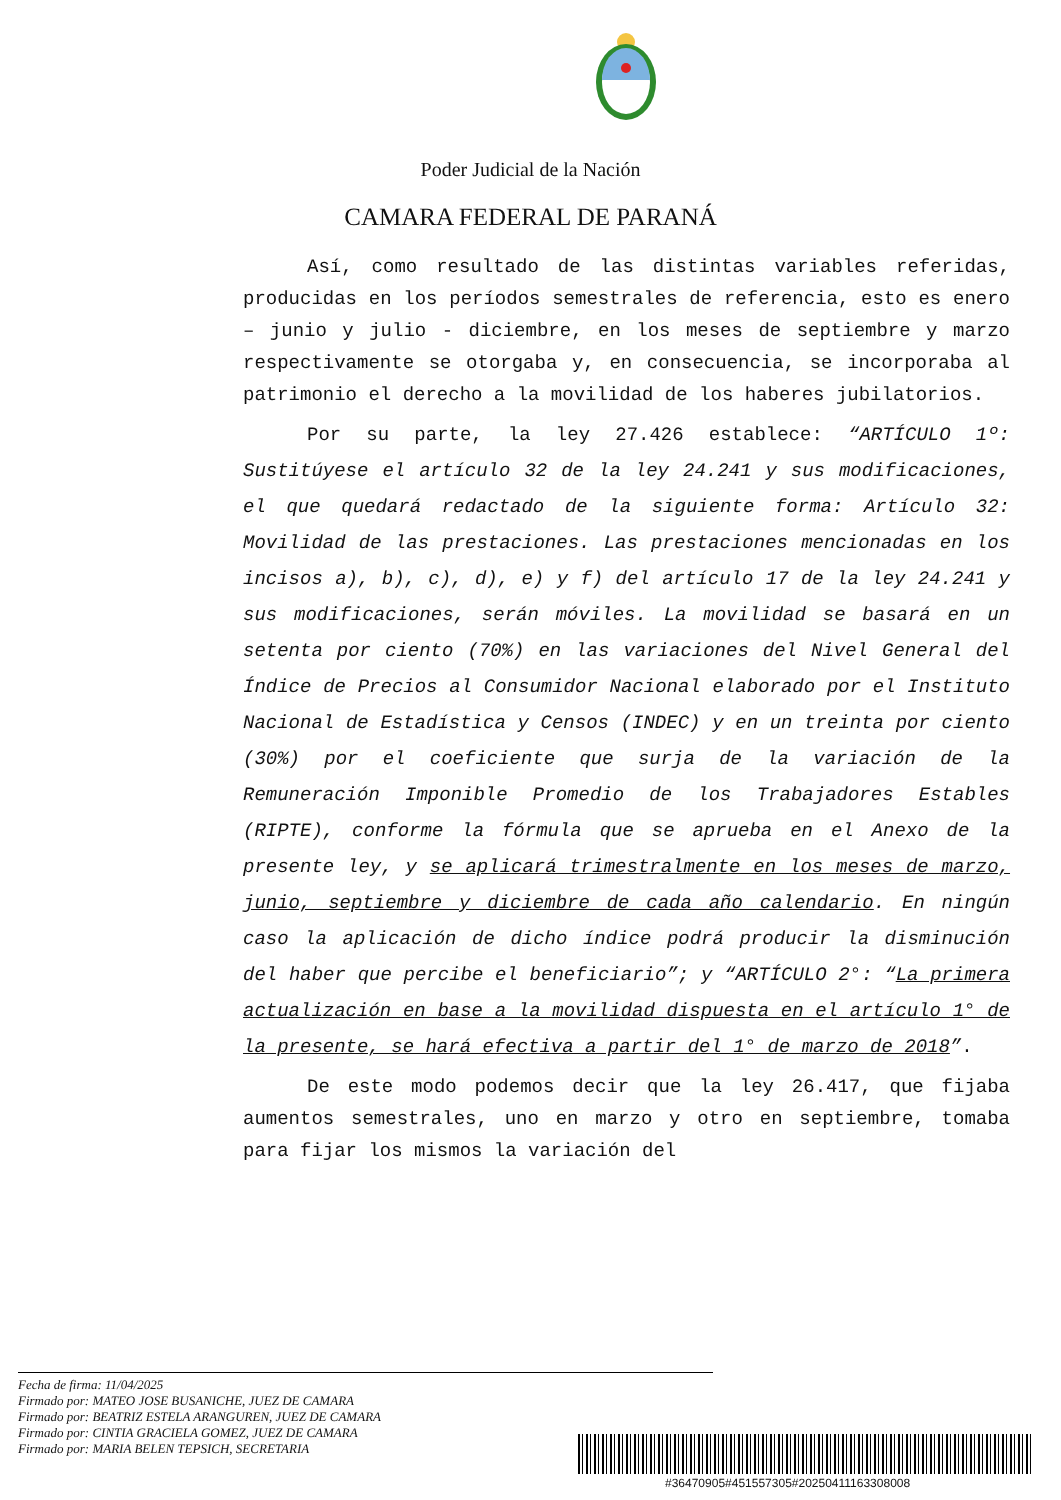Poder Judicial de la Nación
CAMARA FEDERAL DE PARANÁ
Así, como resultado de las distintas variables referidas, producidas en los períodos semestrales de referencia, esto es enero – junio y julio - diciembre, en los meses de septiembre y marzo respectivamente se otorgaba y, en consecuencia, se incorporaba al patrimonio el derecho a la movilidad de los haberes jubilatorios.
Por su parte, la ley 27.426 establece: “ARTÍCULO 1º: Sustitúyese el artículo 32 de la ley 24.241 y sus modificaciones, el que quedará redactado de la siguiente forma: Artículo 32: Movilidad de las prestaciones. Las prestaciones mencionadas en los incisos a), b), c), d), e) y f) del artículo 17 de la ley 24.241 y sus modificaciones, serán móviles. La movilidad se basará en un setenta por ciento (70%) en las variaciones del Nivel General del Índice de Precios al Consumidor Nacional elaborado por el Instituto Nacional de Estadística y Censos (INDEC) y en un treinta por ciento (30%) por el coeficiente que surja de la variación de la Remuneración Imponible Promedio de los Trabajadores Estables (RIPTE), conforme la fórmula que se aprueba en el Anexo de la presente ley, y se aplicará trimestralmente en los meses de marzo, junio, septiembre y diciembre de cada año calendario. En ningún caso la aplicación de dicho índice podrá producir la disminución del haber que percibe el beneficiario”; y “ARTÍCULO 2°: “La primera actualización en base a la movilidad dispuesta en el artículo 1° de la presente, se hará efectiva a partir del 1° de marzo de 2018”.
De este modo podemos decir que la ley 26.417, que fijaba aumentos semestrales, uno en marzo y otro en septiembre, tomaba para fijar los mismos la variación del
Fecha de firma: 11/04/2025
Firmado por: MATEO JOSE BUSANICHE, JUEZ DE CAMARA
Firmado por: BEATRIZ ESTELA ARANGUREN, JUEZ DE CAMARA
Firmado por: CINTIA GRACIELA GOMEZ, JUEZ DE CAMARA
Firmado por: MARIA BELEN TEPSICH, SECRETARIA
#36470905#451557305#20250411163308008